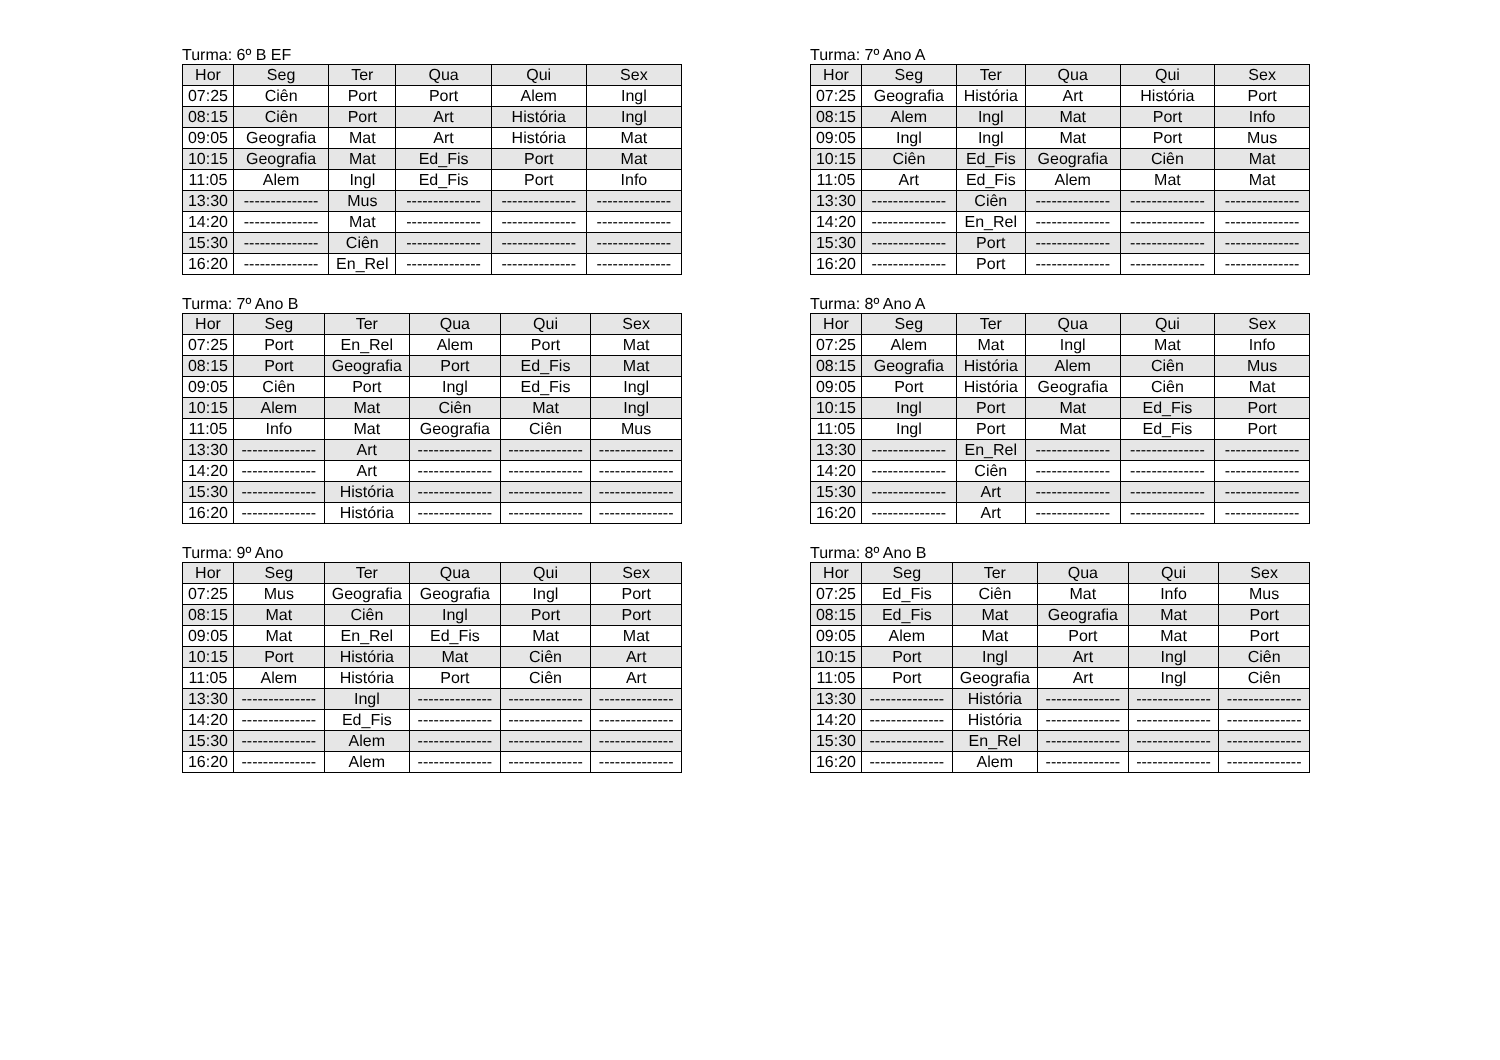Turma: 6º B EF
| Hor | Seg | Ter | Qua | Qui | Sex |
| --- | --- | --- | --- | --- | --- |
| 07:25 | Ciên | Port | Port | Alem | Ingl |
| 08:15 | Ciên | Port | Art | História | Ingl |
| 09:05 | Geografia | Mat | Art | História | Mat |
| 10:15 | Geografia | Mat | Ed_Fis | Port | Mat |
| 11:05 | Alem | Ingl | Ed_Fis | Port | Info |
| 13:30 | -------------- | Mus | -------------- | -------------- | -------------- |
| 14:20 | -------------- | Mat | -------------- | -------------- | -------------- |
| 15:30 | -------------- | Ciên | -------------- | -------------- | -------------- |
| 16:20 | -------------- | En_Rel | -------------- | -------------- | -------------- |
Turma: 7º Ano A
| Hor | Seg | Ter | Qua | Qui | Sex |
| --- | --- | --- | --- | --- | --- |
| 07:25 | Geografia | História | Art | História | Port |
| 08:15 | Alem | Ingl | Mat | Port | Info |
| 09:05 | Ingl | Ingl | Mat | Port | Mus |
| 10:15 | Ciên | Ed_Fis | Geografia | Ciên | Mat |
| 11:05 | Art | Ed_Fis | Alem | Mat | Mat |
| 13:30 | -------------- | Ciên | -------------- | -------------- | -------------- |
| 14:20 | -------------- | En_Rel | -------------- | -------------- | -------------- |
| 15:30 | -------------- | Port | -------------- | -------------- | -------------- |
| 16:20 | -------------- | Port | -------------- | -------------- | -------------- |
Turma: 7º Ano B
| Hor | Seg | Ter | Qua | Qui | Sex |
| --- | --- | --- | --- | --- | --- |
| 07:25 | Port | En_Rel | Alem | Port | Mat |
| 08:15 | Port | Geografia | Port | Ed_Fis | Mat |
| 09:05 | Ciên | Port | Ingl | Ed_Fis | Ingl |
| 10:15 | Alem | Mat | Ciên | Mat | Ingl |
| 11:05 | Info | Mat | Geografia | Ciên | Mus |
| 13:30 | -------------- | Art | -------------- | -------------- | -------------- |
| 14:20 | -------------- | Art | -------------- | -------------- | -------------- |
| 15:30 | -------------- | História | -------------- | -------------- | -------------- |
| 16:20 | -------------- | História | -------------- | -------------- | -------------- |
Turma: 8º Ano A
| Hor | Seg | Ter | Qua | Qui | Sex |
| --- | --- | --- | --- | --- | --- |
| 07:25 | Alem | Mat | Ingl | Mat | Info |
| 08:15 | Geografia | História | Alem | Ciên | Mus |
| 09:05 | Port | História | Geografia | Ciên | Mat |
| 10:15 | Ingl | Port | Mat | Ed_Fis | Port |
| 11:05 | Ingl | Port | Mat | Ed_Fis | Port |
| 13:30 | -------------- | En_Rel | -------------- | -------------- | -------------- |
| 14:20 | -------------- | Ciên | -------------- | -------------- | -------------- |
| 15:30 | -------------- | Art | -------------- | -------------- | -------------- |
| 16:20 | -------------- | Art | -------------- | -------------- | -------------- |
Turma: 9º Ano
| Hor | Seg | Ter | Qua | Qui | Sex |
| --- | --- | --- | --- | --- | --- |
| 07:25 | Mus | Geografia | Geografia | Ingl | Port |
| 08:15 | Mat | Ciên | Ingl | Port | Port |
| 09:05 | Mat | En_Rel | Ed_Fis | Mat | Mat |
| 10:15 | Port | História | Mat | Ciên | Art |
| 11:05 | Alem | História | Port | Ciên | Art |
| 13:30 | -------------- | Ingl | -------------- | -------------- | -------------- |
| 14:20 | -------------- | Ed_Fis | -------------- | -------------- | -------------- |
| 15:30 | -------------- | Alem | -------------- | -------------- | -------------- |
| 16:20 | -------------- | Alem | -------------- | -------------- | -------------- |
Turma: 8º Ano B
| Hor | Seg | Ter | Qua | Qui | Sex |
| --- | --- | --- | --- | --- | --- |
| 07:25 | Ed_Fis | Ciên | Mat | Info | Mus |
| 08:15 | Ed_Fis | Mat | Geografia | Mat | Port |
| 09:05 | Alem | Mat | Port | Mat | Port |
| 10:15 | Port | Ingl | Art | Ingl | Ciên |
| 11:05 | Port | Geografia | Art | Ingl | Ciên |
| 13:30 | -------------- | História | -------------- | -------------- | -------------- |
| 14:20 | -------------- | História | -------------- | -------------- | -------------- |
| 15:30 | -------------- | En_Rel | -------------- | -------------- | -------------- |
| 16:20 | -------------- | Alem | -------------- | -------------- | -------------- |